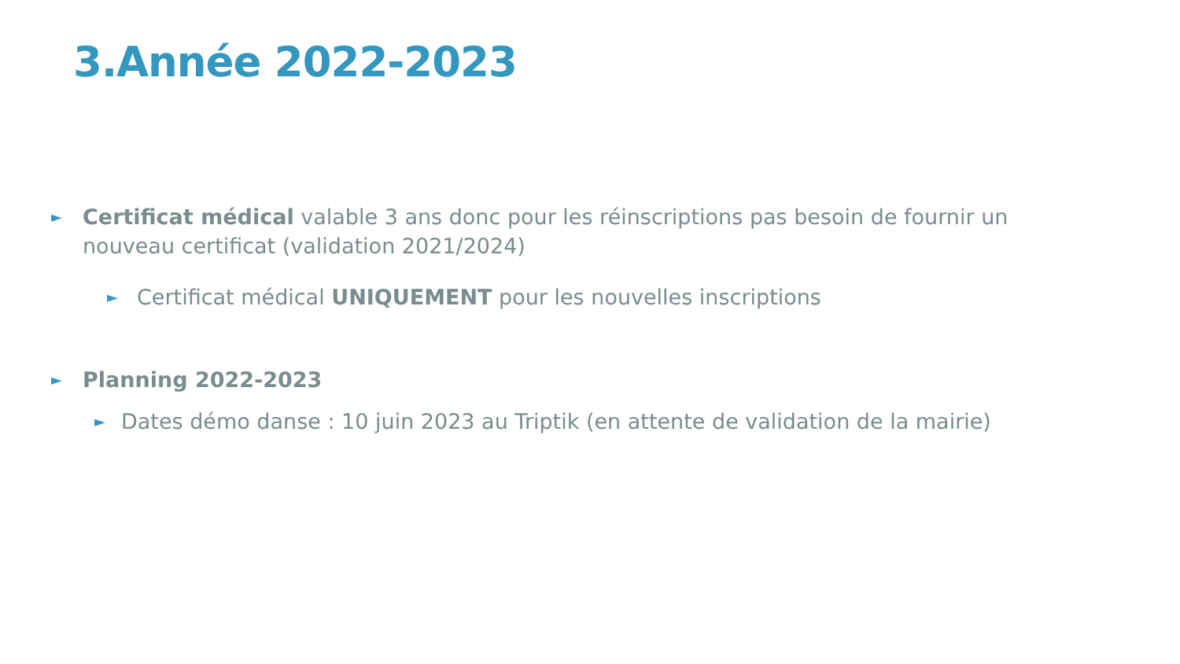3.Année 2022-2023
► Certificat médical valable 3 ans donc pour les réinscriptions pas besoin de fournir un nouveau certificat (validation 2021/2024)
► Certificat médical UNIQUEMENT pour les nouvelles inscriptions
► Planning 2022-2023
► Dates démo danse : 10 juin 2023 au Triptik (en attente de validation de la mairie)